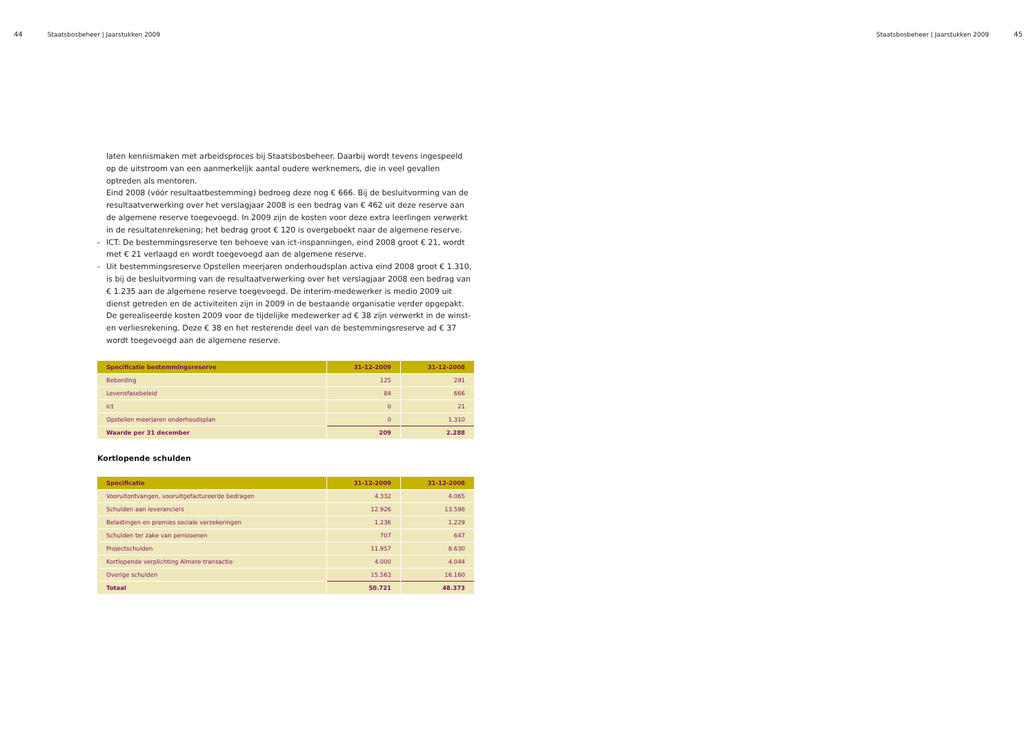44 Staatsbosbeheer | Jaarstukken 2009
Staatsbosbeheer | Jaarstukken 2009 45
laten kennismaken met arbeidsproces bij Staatsbosbeheer. Daarbij wordt tevens ingespeeld op de uitstroom van een aanmerkelijk aantal oudere werknemers, die in veel gevallen optreden als men­toren.
Eind 2008 (vóór resultaatbestemming) bedroeg deze nog € 666. Bij de besluitvorming van de resul­taatverwerking over het verslagjaar 2008 is een bedrag van € 462 uit deze reserve aan de algemene reserve toegevoegd. In 2009 zijn de kosten voor deze extra leerlingen verwerkt in de resultatenre­kening; het bedrag groot € 120 is overgeboekt naar de algemene reserve.
- ICT: De bestemmingsreserve ten behoeve van ict-inspanningen, eind 2008 groot € 21, wordt met € 21 verlaagd en wordt toegevoegd aan de algemene reserve.
- Uit bestemmingsreserve Opstellen meerjaren onderhoudsplan activa eind 2008 groot € 1.310, is bij de besluitvorming van de resultaatverwerking over het verslagjaar 2008 een bedrag van € 1.235 aan de algemene reserve toegevoegd. De interim-medewerker is medio 2009 uit dienst getreden en de activiteiten zijn in 2009 in de bestaande organisatie verder opgepakt. De gerealiseerde kosten 2009 voor de tijdelijke medewerker ad € 38 zijn verwerkt in de winst- en verliesrekening. Deze € 38 en het resterende deel van de bestemmingsreserve ad € 37 wordt toegevoegd aan de algemene reserve.
| Specificatie bestemmingsreserve | 31-12-2009 | 31-12-2008 |
| --- | --- | --- |
| Bebording | 125 | 291 |
| Levensfasebeleid | 84 | 666 |
| Ict | 0 | 21 |
| Opstellen meerjaren onderhoudsplan | 0 | 1.310 |
| Waarde per 31 december | 209 | 2.288 |
Kortlopende schulden
| Specificatie | 31-12-2009 | 31-12-2008 |
| --- | --- | --- |
| Vooruitontvangen, vooruitgefactureerde bedragen | 4.332 | 4.065 |
| Schulden aan leveranciers | 12.926 | 13.598 |
| Belastingen en premies sociale verzekeringen | 1.236 | 1.229 |
| Schulden ter zake van pensioenen | 707 | 647 |
| Projectschulden | 11.957 | 8.630 |
| Kortlopende verplichting Almere-transactie | 4.000 | 4.044 |
| Overige schulden | 15.563 | 16.160 |
| Totaal | 50.721 | 48.373 |